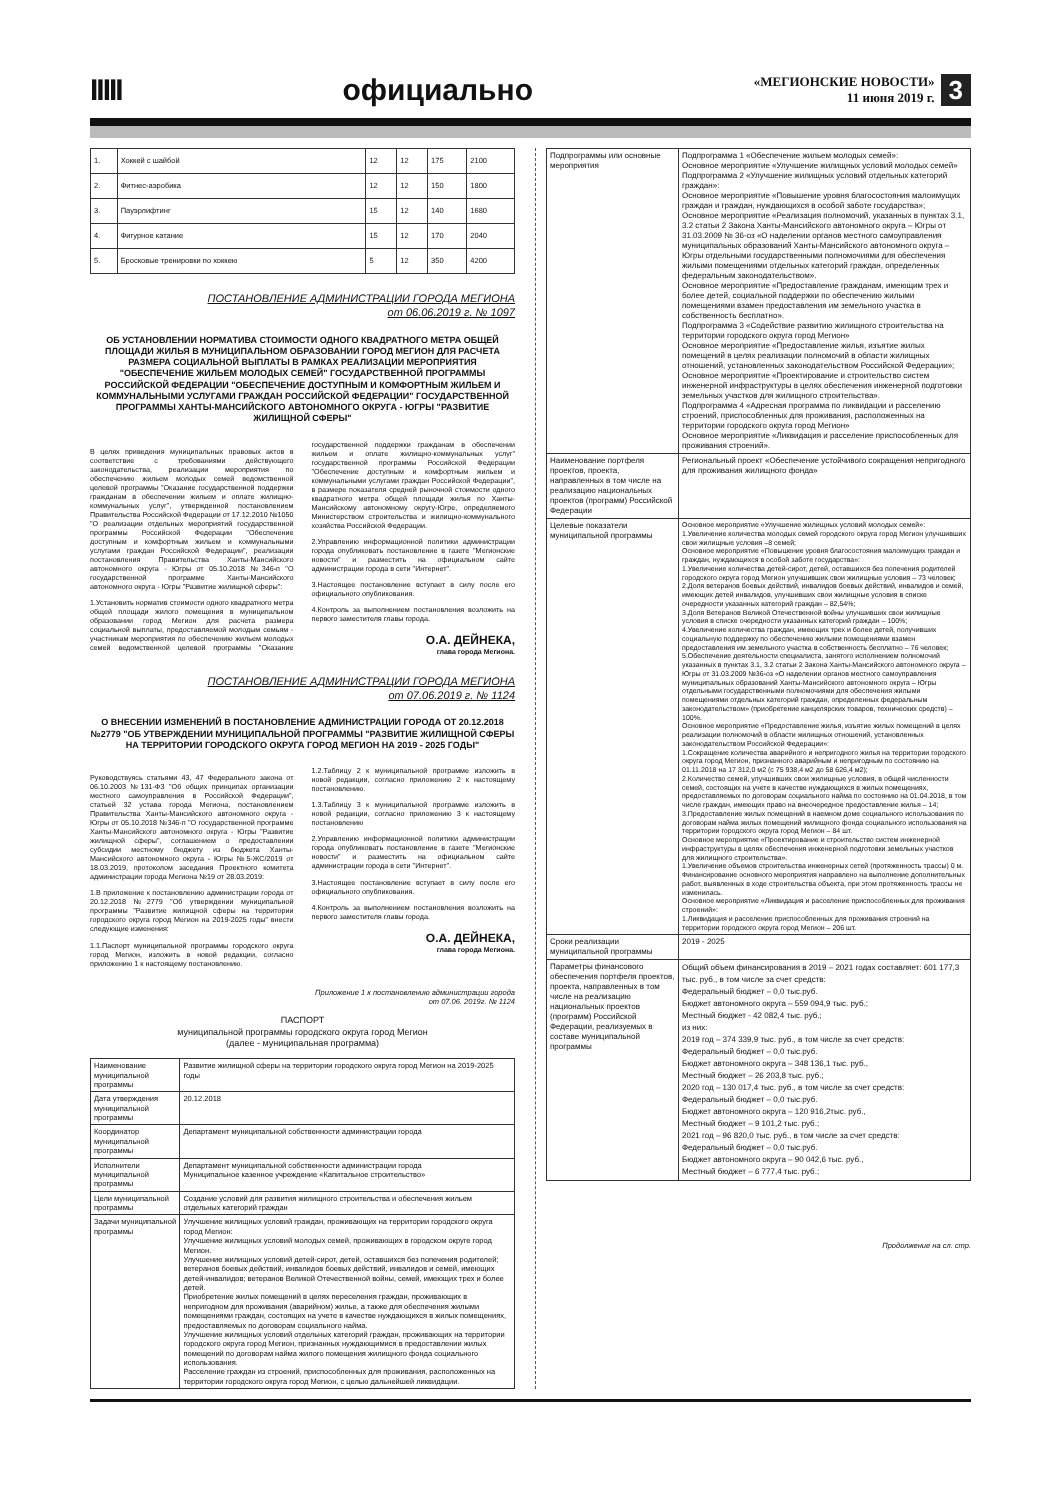IIIII официально «МЕГИОНСКИЕ НОВОСТИ»
11 июня 2019 г. 3
| 1. | Хоккей с шайбой | 12 | 12 | 175 | 2100 |
| 2. | Фитнес-аэробика | 12 | 12 | 150 | 1800 |
| 3. | Пауэрлифтинг | 15 | 12 | 140 | 1680 |
| 4. | Фигурное катание | 15 | 12 | 170 | 2040 |
| 5. | Бросковые тренировки по хоккею | 5 | 12 | 350 | 4200 |
ПОСТАНОВЛЕНИЕ АДМИНИСТРАЦИИ ГОРОДА МЕГИОНА
от 06.06.2019 г. № 1097
ОБ УСТАНОВЛЕНИИ НОРМАТИВА СТОИМОСТИ ОДНОГО КВАДРАТНОГО МЕТРА ОБЩЕЙ ПЛОЩАДИ ЖИЛЬЯ В МУНИЦИПАЛЬНОМ ОБРАЗОВАНИИ ГОРОД МЕГИОН ДЛЯ РАСЧЕТА РАЗМЕРА СОЦИАЛЬНОЙ ВЫПЛАТЫ В РАМКАХ РЕАЛИЗАЦИИ МЕРОПРИЯТИЯ "ОБЕСПЕЧЕНИЕ ЖИЛЬЕМ МОЛОДЫХ СЕМЕЙ" ГОСУДАРСТВЕННОЙ ПРОГРАММЫ РОССИЙСКОЙ ФЕДЕРАЦИИ "ОБЕСПЕЧЕНИЕ ДОСТУПНЫМ И КОМФОРТНЫМ ЖИЛЬЕМ И КОММУНАЛЬНЫМИ УСЛУГАМИ ГРАЖДАН РОССИЙСКОЙ ФЕДЕРАЦИИ" ГОСУДАРСТВЕННОЙ ПРОГРАММЫ ХАНТЫ-МАНСИЙСКОГО АВТОНОМНОГО ОКРУГА - ЮГРЫ "РАЗВИТИЕ ЖИЛИЩНОЙ СФЕРЫ"
В целях приведения муниципальных правовых актов в соответствие с требованиями действующего законодательства, реализации мероприятия по обеспечению жильем молодых семей ведомственной целевой программы "Оказание государственной поддержки гражданам в обеспечении жильем и оплате жилищно-коммунальных услуг", утвержденной постановлением Правительства Российской Федерации от 17.12.2010 №1050 "О реализации отдельных мероприятий государственной программы Российской Федерации "Обеспечение доступным и комфортным жильем и коммунальными услугами граждан Российской Федерации", реализации постановления Правительства Ханты-Мансийского автономного округа - Югры от 05.10.2018 №346-п "О государственной программе Ханты-Мансийского автономного округа - Югры "Развитие жилищной сферы":
1.Установить норматив стоимости одного квадратного метра общей площади жилого помещения в муниципальном образовании город Мегион для расчета размера социальной выплаты, предоставляемой молодым семьям - участникам мероприятия по обеспечению жильем молодых семей ведомственной целевой программы "Оказание государственной поддержки гражданам в обеспечении жильем и оплате жилищно-коммунальных услуг" государственной программы Российской Федерации "Обеспечение доступным и комфортным жильем и коммунальными услугами граждан Российской Федерации", в размере показателя средней рыночной стоимости одного квадратного метра общей площади жилья по Ханты-Мансийскому автономному округу-Югре, определяемого Министерством строительства и жилищно-коммунального хозяйства Российской Федерации.
2.Управлению информационной политики администрации города опубликовать постановление в газете "Мегионские новости" и разместить на официальном сайте администрации города в сети "Интернет".
3.Настоящее постановление вступает в силу после его официального опубликования.
4.Контроль за выполнением постановления возложить на первого заместителя главы города.
О.А. ДЕЙНЕКА,
глава города Мегиона.
ПОСТАНОВЛЕНИЕ АДМИНИСТРАЦИИ ГОРОДА МЕГИОНА
от 07.06.2019 г. № 1124
О ВНЕСЕНИИ ИЗМЕНЕНИЙ В ПОСТАНОВЛЕНИЕ АДМИНИСТРАЦИИ ГОРОДА ОТ 20.12.2018 №2779 "ОБ УТВЕРЖДЕНИИ МУНИЦИПАЛЬНОЙ ПРОГРАММЫ "РАЗВИТИЕ ЖИЛИЩНОЙ СФЕРЫ НА ТЕРРИТОРИИ ГОРОДСКОГО ОКРУГА ГОРОД МЕГИОН НА 2019 - 2025 ГОДЫ"
Руководствуясь статьями 43, 47 Федерального закона от 06.10.2003 №131-ФЗ "Об общих принципах организации местного самоуправления в Российской Федерации", статьей 32 устава города Мегиона, постановлением Правительства Ханты-Мансийского автономного округа - Югры от 05.10.2018 №346-п "О государственной программе Ханты-Мансийского автономного округа - Югры "Развитие жилищной сферы", соглашением о предоставлении субсидии местному бюджету из бюджета Ханты-Мансийского автономного округа - Югры №5-ЖС/2019 от 18.03.2019, протоколом заседания Проектного комитета администрации города Мегиона №19 от 28.03.2019:
1.В приложение к постановлению администрации города от 20.12.2018 №2779 "Об утверждении муниципальной программы "Развитие жилищной сферы на территории городского округа город Мегион на 2019-2025 годы" внести следующие изменения:
1.1.Паспорт муниципальной программы городского округа город Мегион, изложить в новой редакции, согласно приложению 1 к настоящему постановлению.
1.2.Таблицу 2 к муниципальной программе изложить в новой редакции, согласно приложению 2 к настоящему постановлению.
1.3.Таблицу 3 к муниципальной программе изложить в новой редакции, согласно приложению 3 к настоящему постановлению
2.Управлению информационной политики администрации города опубликовать постановление в газете "Мегионские новости" и разместить на официальном сайте администрации города в сети "Интернет".
3.Настоящее постановление вступает в силу после его официального опубликования.
4.Контроль за выполнением постановления возложить на первого заместителя главы города.
О.А. ДЕЙНЕКА,
глава города Мегиона.
Приложение 1 к постановлению администрации города
от 07.06. 2019г. № 1124
ПАСПОРТ
муниципальной программы городского округа город Мегион
(далее - муниципальная программа)
| Наименование муниципальной программы | Развитие жилищной сферы на территории городского округа город Мегион на 2019-2025 годы |
| Дата утверждения муниципальной программы | 20.12.2018 |
| Координатор муниципальной программы | Департамент муниципальной собственности администрации города |
| Исполнители муниципальной программы | Департамент муниципальной собственности администрации города Муниципальное казенное учреждение «Капитальное строительство» |
| Цели муниципальной программы | Создание условий для развития жилищного строительства и обеспечения жильем отдельных категорий граждан |
| Задачи муниципальной программы | Улучшение жилищных условий граждан, проживающих на территории городского округа город Мегион: Улучшение жилищных условий молодых семей, проживающих в городском округе город Мегион. Улучшение жилищных условий детей-сирот, детей, оставшихся без попечения родителей; ветеранов боевых действий, инвалидов боевых действий, инвалидов и семей, имеющих детей-инвалидов; ветеранов Великой Отечественной войны, семей, имеющих трех и более детей. Приобретение жилых помещений в целях переселения граждан, проживающих в непригодном для проживания (аварийном) жилье, а также для обеспечения жилыми помещениями граждан, состоящих на учете в качестве нуждающихся в жилых помещениях, предоставляемых по договорам социального найма. Улучшение жилищных условий отдельных категорий граждан, проживающих на территории городского округа город Мегион, признанных нуждающимися в предоставлении жилых помещений по договорам найма жилого помещения жилищного фонда социального использования. Расселение граждан из строений, приспособленных для проживания, расположенных на территории городского округа город Мегион, с целью дальнейшей ликвидации. |
| Подпрограммы или основные мероприятия | Подпрограмма 1 «Обеспечение жильем молодых семей»: Основное мероприятие «Улучшение жилищных условий молодых семей» Подпрограмма 2 «Улучшение жилищных условий отдельных категорий граждан»: Основное мероприятие «Повышение уровня благосостояния малоимущих граждан и граждан, нуждающихся в особой заботе государства»; Основное мероприятие «Реализация полномочий, указанных в пунктах 3.1, 3.2 статьи 2 Закона Ханты-Мансийского автономного округа – Югры от 31.03.2009 № 36-оз «О наделении органов местного самоуправления муниципальных образований Ханты-Мансийского автономного округа – Югры отдельными государственными полномочиями для обеспечения жилыми помещениями отдельных категорий граждан, определенных федеральным законодательством». Основное мероприятие «Предоставление гражданам, имеющим трех и более детей, социальной поддержки по обеспечению жилыми помещениями взамен предоставления им земельного участка в собственность бесплатно». Подпрограмма 3 «Содействие развитию жилищного строительства на территории городского округа город Мегион» Основное мероприятие «Предоставление жилья, изъятие жилых помещений в целях реализации полномочий в области жилищных отношений, установленных законодательством Российской Федерации»; Основное мероприятие «Проектирование и строительство систем инженерной инфраструктуры в целях обеспечения инженерной подготовки земельных участков для жилищного строительства». Подпрограмма 4 «Адресная программа по ликвидации и расселению строений, приспособленных для проживания, расположенных на территории городского округа город Мегион» Основное мероприятие «Ликвидация и расселение приспособленных для проживания строений». |
| Наименование портфеля проектов, проекта, направленных в том числе на реализацию национальных проектов (программ) Российской Федерации | Региональный проект «Обеспечение устойчивого сокращения непригодного для проживания жилищного фонда» |
| Целевые показатели муниципальной программы | Основное мероприятие «Улучшение жилищных условий молодых семей»: 1.Увеличение количества молодых семей городского округа город Мегион улучшивших свои жилищные условия –8 семей; Основное мероприятие «Повышение уровня благосостояния малоимущих граждан и граждан, нуждающихся в особой заботе государства»: 1.Увеличение количества детей-сирот, детей, оставшихся без попечения родителей городского округа город Мегион улучшивших свои жилищные условия – 73 человек; 2.Доля ветеранов боевых действий, инвалидов боевых действий, инвалидов и семей, имеющих детей инвалидов, улучшивших свои жилищные условия в списке очередности указанных категорий граждан – 82,54%; 3.Доля Ветеранов Великой Отечественной войны улучшивших свои жилищные условия в списке очередности указанных категорий граждан – 100%; 4.Увеличение количества граждан, имеющих трех и более детей, получивших социальную поддержку по обеспечению жилыми помещениями взамен предоставления им земельного участка в собственность бесплатно – 76 человек; 5.Обеспечение деятельности специалиста, занятого исполнением полномочий указанных в пунктах 3.1, 3.2 статьи 2 Закона Ханты-Мансийского автономного округа – Югры от 31.03.2009 №36-оз «О наделении органов местного самоуправления муниципальных образований Ханты-Мансийского автономного округа – Югры отдельными государственными полномочиями для обеспечения жилыми помещениями отдельных категорий граждан, определенных федеральным законодательством» (приобретение канцелярских товаров, технических средств) – 100%. Основное мероприятие «Предоставление жилья, изъятие жилых помещений в целях реализации полномочий в области жилищных отношений, установленных законодательством Российской Федерации»: 1.Сокращение количества аварийного и непригодного жилья на территории городского округа город Мегион, признанного аварийным и непригодным по состоянию на 01.11.2018 на 17 312,0 м2 (с 75 938,4 м2 до 58 626,4 м2); 2.Количество семей, улучшивших свои жилищные условия, в общей численности семей, состоящих на учете в качестве нуждающихся в жилых помещениях, предоставляемых по договорам социального найма по состоянию на 01.04.2018, в том числе граждан, имеющих право на внеочередное предоставление жилья – 14; 3.Предоставление жилых помещений в наемном доме социального использования по договорам найма жилых помещений жилищного фонда социального использования на территории городского округа город Мегион – 84 шт. Основное мероприятие «Проектирование и строительство систем инженерной инфраструктуры в целях обеспечения инженерной подготовки земельных участков для жилищного строительства». 1.Увеличение объемов строительства инженерных сетей (протяженность трассы) 0 м. Финансирование основного мероприятия направлено на выполнение дополнительных работ, выявленных в ходе строительства объекта, при этом протяженность трассы не изменилась. Основное мероприятие «Ликвидация и расселение приспособленных для проживания строений»: 1.Ликвидация и расселение приспособленных для проживания строений на территории городского округа город Мегион – 206 шт. |
| Сроки реализации муниципальной программы | 2019 - 2025 |
| Параметры финансового обеспечения портфеля проектов, проекта, направленных в том числе на реализацию национальных проектов (программ) Российской Федерации, реализуемых в составе муниципальной программы | Общий объем финансирования в 2019 – 2021 годах составляет: 601 177,3 тыс. руб., в том числе за счет средств: Федеральный бюджет – 0,0 тыс.руб. Бюджет автономного округа – 559 094,9 тыс. руб.; Местный бюджет - 42 082,4 тыс. руб.; из них: 2019 год – 374 339,9 тыс. руб., в том числе за счет средств: Федеральный бюджет – 0,0 тыс.руб. Бюджет автономного округа – 348 136,1 тыс. руб., Местный бюджет – 26 203,8 тыс. руб.; 2020 год – 130 017,4 тыс. руб., в том числе за счет средств: Федеральный бюджет – 0,0 тыс.руб. Бюджет автономного округа – 120 916,2тыс. руб., Местный бюджет – 9 101,2 тыс. руб.; 2021 год – 96 820,0 тыс. руб., в том числе за счет средств: Федеральный бюджет – 0,0 тыс.руб. Бюджет автономного округа – 90 042,6 тыс. руб., Местный бюджет – 6 777,4 тыс. руб.; |
Продолжение на сл. стр.